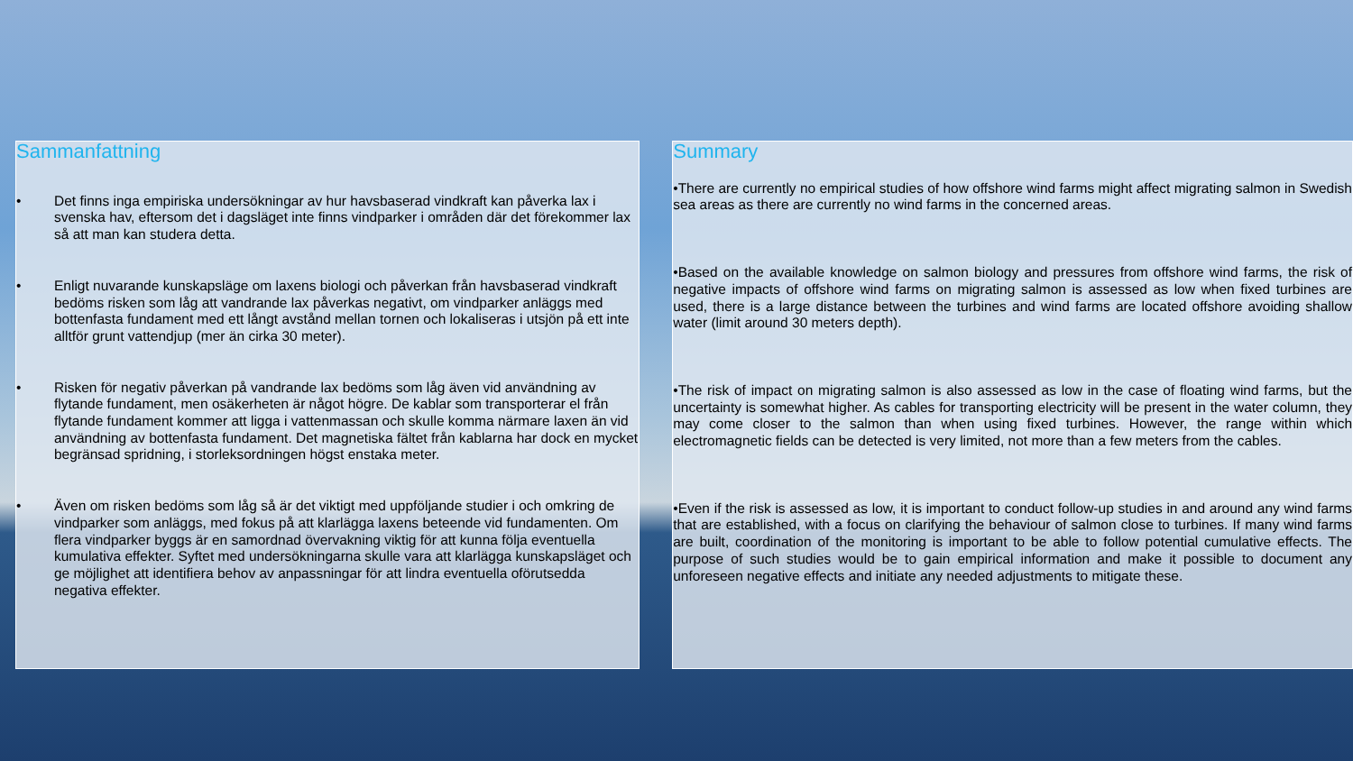Sammanfattning
• Det finns inga empiriska undersökningar av hur havsbaserad vindkraft kan påverka lax i svenska hav, eftersom det i dagsläget inte finns vindparker i områden där det förekommer lax så att man kan studera detta.
• Enligt nuvarande kunskapsläge om laxens biologi och påverkan från havsbaserad vindkraft bedöms risken som låg att vandrande lax påverkas negativt, om vindparker anläggs med bottenfasta fundament med ett långt avstånd mellan tornen och lokaliseras i utsjön på ett inte alltför grunt vattendjup (mer än cirka 30 meter).
• Risken för negativ påverkan på vandrande lax bedöms som låg även vid användning av flytande fundament, men osäkerheten är något högre. De kablar som transporterar el från flytande fundament kommer att ligga i vattenmassan och skulle komma närmare laxen än vid användning av bottenfasta fundament. Det magnetiska fältet från kablarna har dock en mycket begränsad spridning, i storleksordningen högst enstaka meter.
• Även om risken bedöms som låg så är det viktigt med uppföljande studier i och omkring de vindparker som anläggs, med fokus på att klarlägga laxens beteende vid fundamenten. Om flera vindparker byggs är en samordnad övervakning viktig för att kunna följa eventuella kumulativa effekter. Syftet med undersökningarna skulle vara att klarlägga kunskapsläget och ge möjlighet att identifiera behov av anpassningar för att lindra eventuella oförutsedda negativa effekter.
Summary
•There are currently no empirical studies of how offshore wind farms might affect migrating salmon in Swedish sea areas as there are currently no wind farms in the concerned areas.
•Based on the available knowledge on salmon biology and pressures from offshore wind farms, the risk of negative impacts of offshore wind farms on migrating salmon is assessed as low when fixed turbines are used, there is a large distance between the turbines and wind farms are located offshore avoiding shallow water (limit around 30 meters depth).
•The risk of impact on migrating salmon is also assessed as low in the case of floating wind farms, but the uncertainty is somewhat higher. As cables for transporting electricity will be present in the water column, they may come closer to the salmon than when using fixed turbines. However, the range within which electromagnetic fields can be detected is very limited, not more than a few meters from the cables.
•Even if the risk is assessed as low, it is important to conduct follow-up studies in and around any wind farms that are established, with a focus on clarifying the behaviour of salmon close to turbines. If many wind farms are built, coordination of the monitoring is important to be able to follow potential cumulative effects. The purpose of such studies would be to gain empirical information and make it possible to document any unforeseen negative effects and initiate any needed adjustments to mitigate these.